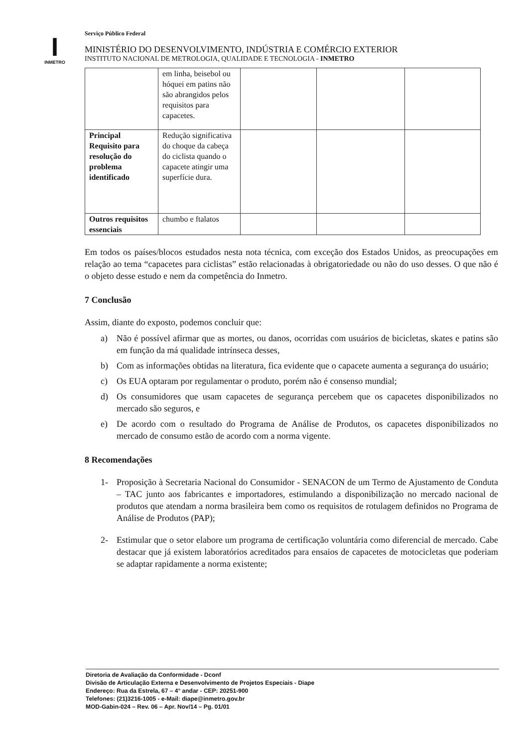I
INMETRO
Serviço Público Federal
MINISTÉRIO DO DESENVOLVIMENTO, INDÚSTRIA E COMÉRCIO EXTERIOR
INSTITUTO NACIONAL DE METROLOGIA, QUALIDADE E TECNOLOGIA - INMETRO
| | em linha, beisebol ou hóquei em patins não são abrangidos pelos requisitos para capacetes. | | | |
| Principal Requisito para resolução do problema identificado | Redução significativa do choque da cabeça do ciclista quando o capacete atingir uma superfície dura. | | | |
| Outros requisitos essenciais | chumbo e ftalatos | | | |
Em todos os países/blocos estudados nesta nota técnica, com exceção dos Estados Unidos, as preocupações em relação ao tema “capacetes para ciclistas” estão relacionadas à obrigatoriedade ou não do uso desses. O que não é o objeto desse estudo e nem da competência do Inmetro.
7 Conclusão
Assim, diante do exposto, podemos concluir que:
a) Não é possível afirmar que as mortes, ou danos, ocorridas com usuários de bicicletas, skates e patins são em função da má qualidade intrínseca desses,
b) Com as informações obtidas na literatura, fica evidente que o capacete aumenta a segurança do usuário;
c) Os EUA optaram por regulamentar o produto, porém não é consenso mundial;
d) Os consumidores que usam capacetes de segurança percebem que os capacetes disponibilizados no mercado são seguros, e
e) De acordo com o resultado do Programa de Análise de Produtos, os capacetes disponibilizados no mercado de consumo estão de acordo com a norma vigente.
8 Recomendações
1- Proposição à Secretaria Nacional do Consumidor - SENACON de um Termo de Ajustamento de Conduta – TAC junto aos fabricantes e importadores, estimulando a disponibilização no mercado nacional de produtos que atendam a norma brasileira bem como os requisitos de rotulagem definidos no Programa de Análise de Produtos (PAP);
2- Estimular que o setor elabore um programa de certificação voluntária como diferencial de mercado. Cabe destacar que já existem laboratórios acreditados para ensaios de capacetes de motocicletas que poderiam se adaptar rapidamente a norma existente;
Diretoria de Avaliação da Conformidade - Dconf
Divisão de Articulação Externa e Desenvolvimento de Projetos Especiais - Diape
Endereço: Rua da Estrela, 67 – 4° andar - CEP: 20251-900
Telefones: (21)3216-1005 - e-Mail: diape@inmetro.gov.br
MOD-Gabin-024 – Rev. 06 – Apr. Nov/14 – Pg. 01/01